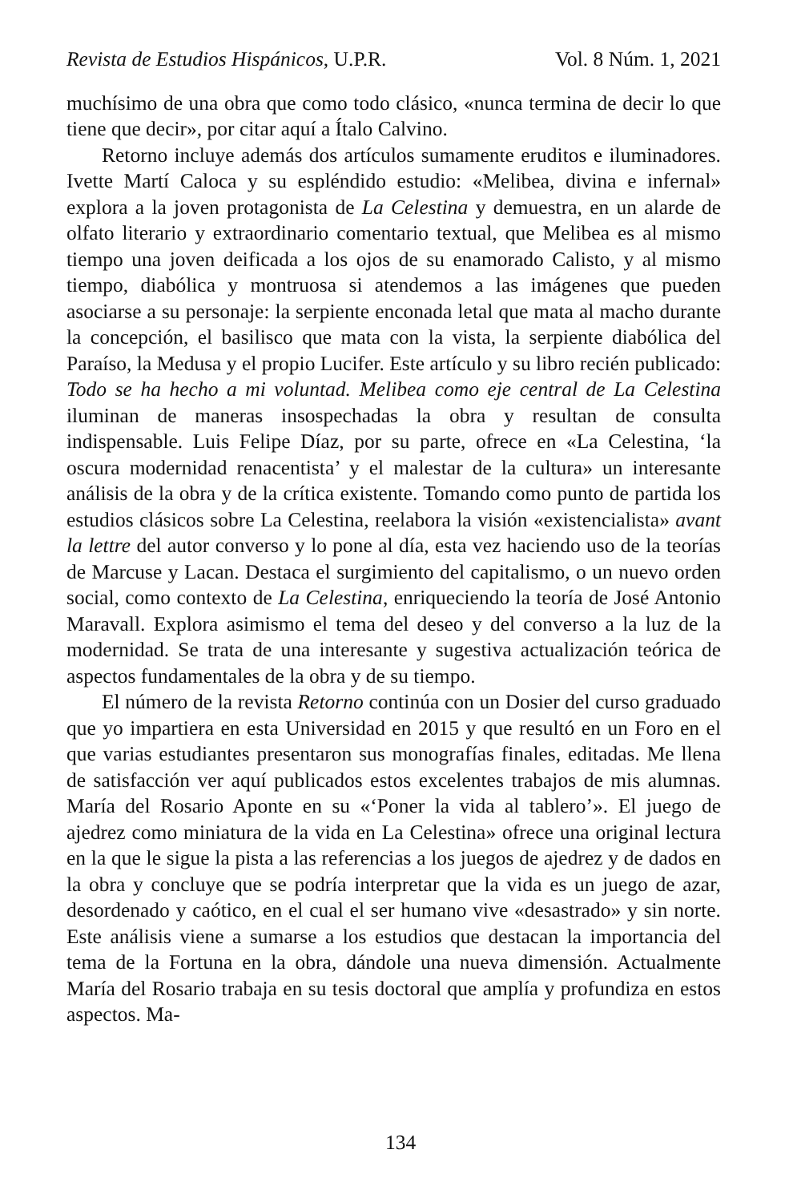Revista de Estudios Hispánicos, U.P.R. Vol. 8 Núm. 1, 2021
muchísimo de una obra que como todo clásico, «nunca termina de decir lo que tiene que decir», por citar aquí a Ítalo Calvino.
Retorno incluye además dos artículos sumamente eruditos e iluminadores. Ivette Martí Caloca y su espléndido estudio: «Melibea, divina e infernal» explora a la joven protagonista de La Celestina y demuestra, en un alarde de olfato literario y extraordinario comentario textual, que Melibea es al mismo tiempo una joven deificada a los ojos de su enamorado Calisto, y al mismo tiempo, diabólica y montruosa si atendemos a las imágenes que pueden asociarse a su personaje: la serpiente enconada letal que mata al macho durante la concepción, el basilisco que mata con la vista, la serpiente diabólica del Paraíso, la Medusa y el propio Lucifer. Este artículo y su libro recién publicado: Todo se ha hecho a mi voluntad. Melibea como eje central de La Celestina iluminan de maneras insospechadas la obra y resultan de consulta indispensable. Luis Felipe Díaz, por su parte, ofrece en «La Celestina, ‘la oscura modernidad renacentista’ y el malestar de la cultura» un interesante análisis de la obra y de la crítica existente. Tomando como punto de partida los estudios clásicos sobre La Celestina, reelabora la visión «existencialista» avant la lettre del autor converso y lo pone al día, esta vez haciendo uso de la teorías de Marcuse y Lacan. Destaca el surgimiento del capitalismo, o un nuevo orden social, como contexto de La Celestina, enriqueciendo la teoría de José Antonio Maravall. Explora asimismo el tema del deseo y del converso a la luz de la modernidad. Se trata de una interesante y sugestiva actualización teórica de aspectos fundamentales de la obra y de su tiempo.
El número de la revista Retorno continúa con un Dosier del curso graduado que yo impartiera en esta Universidad en 2015 y que resultó en un Foro en el que varias estudiantes presentaron sus monografías finales, editadas. Me llena de satisfacción ver aquí publicados estos excelentes trabajos de mis alumnas. María del Rosario Aponte en su «‘Poner la vida al tablero’». El juego de ajedrez como miniatura de la vida en La Celestina» ofrece una original lectura en la que le sigue la pista a las referencias a los juegos de ajedrez y de dados en la obra y concluye que se podría interpretar que la vida es un juego de azar, desordenado y caótico, en el cual el ser humano vive «desastrado» y sin norte. Este análisis viene a sumarse a los estudios que destacan la importancia del tema de la Fortuna en la obra, dándole una nueva dimensión. Actualmente María del Rosario trabaja en su tesis doctoral que amplía y profundiza en estos aspectos. Ma-
134